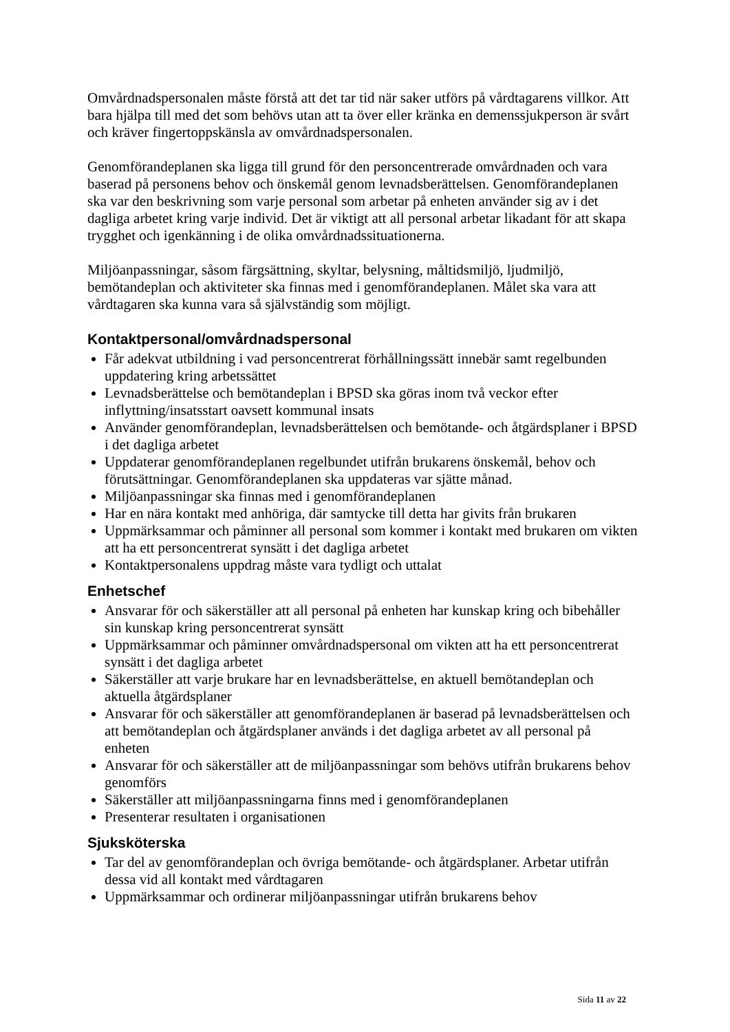Omvårdnadspersonalen måste förstå att det tar tid när saker utförs på vårdtagarens villkor. Att bara hjälpa till med det som behövs utan att ta över eller kränka en demenssjukperson är svårt och kräver fingertoppskänsla av omvårdnadspersonalen.
Genomförandeplanen ska ligga till grund för den personcentrerade omvårdnaden och vara baserad på personens behov och önskemål genom levnadsberättelsen. Genomförandeplanen ska var den beskrivning som varje personal som arbetar på enheten använder sig av i det dagliga arbetet kring varje individ. Det är viktigt att all personal arbetar likadant för att skapa trygghet och igenkänning i de olika omvårdnadssituationerna.
Miljöanpassningar, såsom färgsättning, skyltar, belysning, måltidsmiljö, ljudmiljö, bemötandeplan och aktiviteter ska finnas med i genomförandeplanen. Målet ska vara att vårdtagaren ska kunna vara så självständig som möjligt.
Kontaktpersonal/omvårdnadspersonal
Får adekvat utbildning i vad personcentrerat förhållningssätt innebär samt regelbunden uppdatering kring arbetssättet
Levnadsberättelse och bemötandeplan i BPSD ska göras inom två veckor efter inflyttning/insatsstart oavsett kommunal insats
Använder genomförandeplan, levnadsberättelsen och bemötande- och åtgärdsplaner i BPSD i det dagliga arbetet
Uppdaterar genomförandeplanen regelbundet utifrån brukarens önskemål, behov och förutsättningar. Genomförandeplanen ska uppdateras var sjätte månad.
Miljöanpassningar ska finnas med i genomförandeplanen
Har en nära kontakt med anhöriga, där samtycke till detta har givits från brukaren
Uppmärksammar och påminner all personal som kommer i kontakt med brukaren om vikten att ha ett personcentrerat synsätt i det dagliga arbetet
Kontaktpersonalens uppdrag måste vara tydligt och uttalat
Enhetschef
Ansvarar för och säkerställer att all personal på enheten har kunskap kring och bibehåller sin kunskap kring personcentrerat synsätt
Uppmärksammar och påminner omvårdnadspersonal om vikten att ha ett personcentrerat synsätt i det dagliga arbetet
Säkerställer att varje brukare har en levnadsberättelse, en aktuell bemötandeplan och aktuella åtgärdsplaner
Ansvarar för och säkerställer att genomförandeplanen är baserad på levnadsberättelsen och att bemötandeplan och åtgärdsplaner används i det dagliga arbetet av all personal på enheten
Ansvarar för och säkerställer att de miljöanpassningar som behövs utifrån brukarens behov genomförs
Säkerställer att miljöanpassningarna finns med i genomförandeplanen
Presenterar resultaten i organisationen
Sjuksköterska
Tar del av genomförandeplan och övriga bemötande- och åtgärdsplaner. Arbetar utifrån dessa vid all kontakt med vårdtagaren
Uppmärksammar och ordinerar miljöanpassningar utifrån brukarens behov
Sida 11 av 22